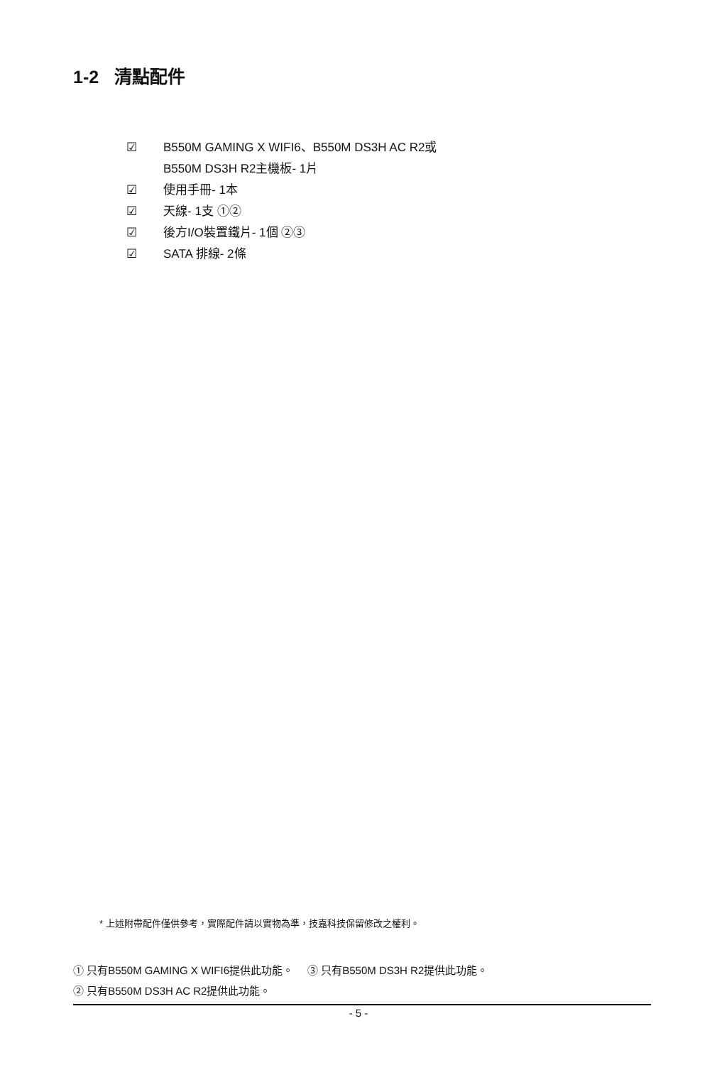1-2 清點配件
☑ B550M GAMING X WIFI6、B550M DS3H AC R2或
B550M DS3H R2主機板- 1片
☑ 使用手冊- 1本
☑ 天線- 1支 ①②
☑ 後方I/O裝置鐵片- 1個 ②③
☑ SATA 排線- 2條
* 上述附帶配件僅供參考，實際配件請以實物為準，技嘉科技保留修改之權利。
① 只有B550M GAMING X WIFI6提供此功能。 ③ 只有B550M DS3H R2提供此功能。
② 只有B550M DS3H AC R2提供此功能。
- 5 -